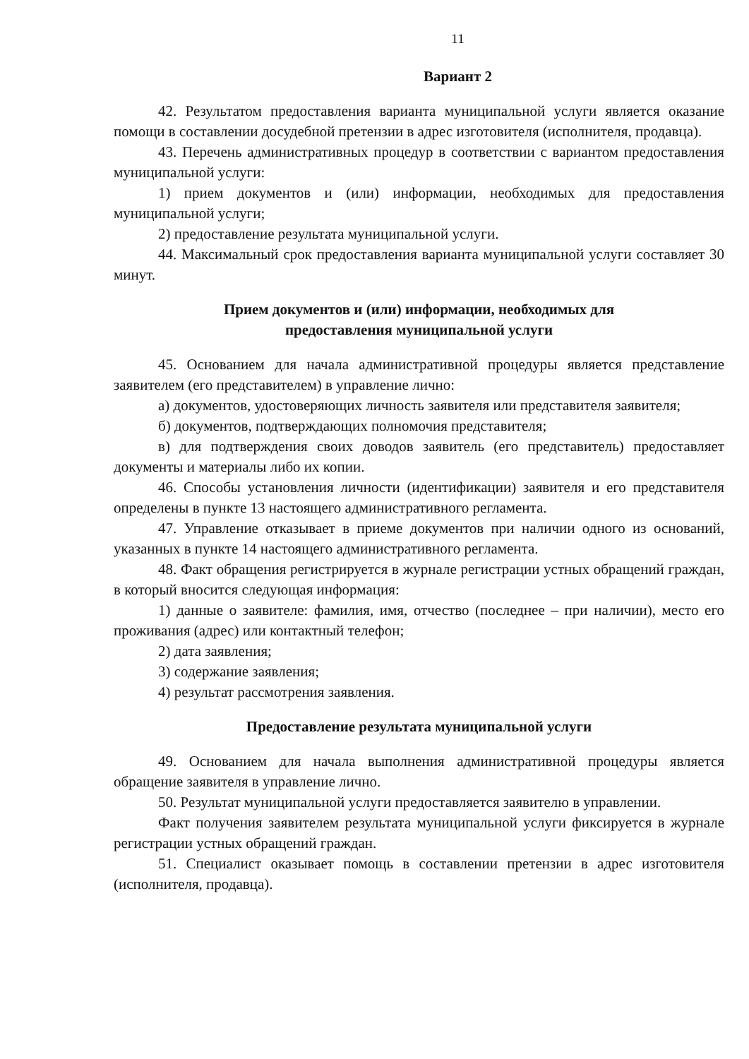11
Вариант 2
42. Результатом предоставления варианта муниципальной услуги является оказание помощи в составлении досудебной претензии в адрес изготовителя (исполнителя, продавца).
43. Перечень административных процедур в соответствии с вариантом предоставления муниципальной услуги:
1) прием документов и (или) информации, необходимых для предоставления муниципальной услуги;
2) предоставление результата муниципальной услуги.
44. Максимальный срок предоставления варианта муниципальной услуги составляет 30 минут.
Прием документов и (или) информации, необходимых для
предоставления муниципальной услуги
45. Основанием для начала административной процедуры является представление заявителем (его представителем) в управление лично:
а) документов, удостоверяющих личность заявителя или представителя заявителя;
б) документов, подтверждающих полномочия представителя;
в) для подтверждения своих доводов заявитель (его представитель) предоставляет документы и материалы либо их копии.
46. Способы установления личности (идентификации) заявителя и его представителя определены в пункте 13 настоящего административного регламента.
47. Управление отказывает в приеме документов при наличии одного из оснований, указанных в пункте 14 настоящего административного регламента.
48. Факт обращения регистрируется в журнале регистрации устных обращений граждан, в который вносится следующая информация:
1) данные о заявителе: фамилия, имя, отчество (последнее – при наличии), место его проживания (адрес) или контактный телефон;
2) дата заявления;
3) содержание заявления;
4) результат рассмотрения заявления.
Предоставление результата муниципальной услуги
49. Основанием для начала выполнения административной процедуры является обращение заявителя в управление лично.
50. Результат муниципальной услуги предоставляется заявителю в управлении.
Факт получения заявителем результата муниципальной услуги фиксируется в журнале регистрации устных обращений граждан.
51. Специалист оказывает помощь в составлении претензии в адрес изготовителя (исполнителя, продавца).